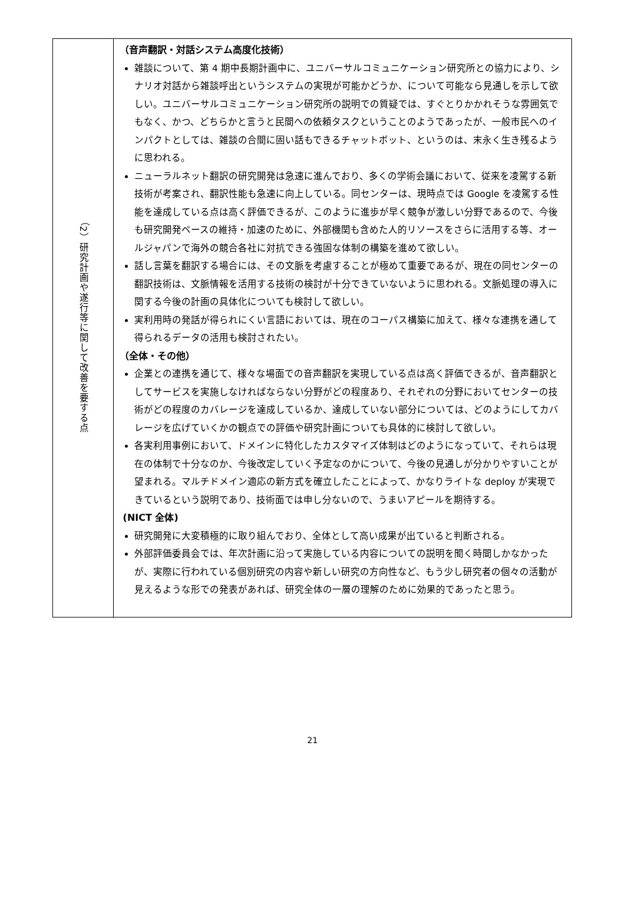| （2）研究計画や遂行等に関して改善を要する点 | （音声翻訳・対話システム高度化技術） 雑談について、第 4 期中長期計画中に、ユニバーサルコミュニケーション研究所との協力により、シナリオ対話から雑談呼出というシステムの実現が可能かどうか、について可能なら見通しを示して欲しい。ユニバーサルコミュニケーション研究所の説明での質疑では、すぐとりかかれそうな雰囲気でもなく、かつ、どちらかと言うと民間への依頼タスクということのようであったが、一般市民へのインパクトとしては、雑談の合間に固い話もできるチャットボット、というのは、末永く生き残るように思われる。 ニューラルネット翻訳の研究開発は急速に進んでおり、多くの学術会議において、従来を凌駕する新技術が考案され、翻訳性能も急速に向上している。同センターは、現時点では Google を凌駕する性能を達成している点は高く評価できるが、このように進歩が早く競争が激しい分野であるので、今後も研究開発ペースの維持・加速のために、外部機関も含めた人的リソースをさらに活用する等、オールジャパンで海外の競合各社に対抗できる強固な体制の構築を進めて欲しい。 話し言葉を翻訳する場合には、その文脈を考慮することが極めて重要であるが、現在の同センターの翻訳技術は、文脈情報を活用する技術の検討が十分できていないように思われる。文脈処理の導入に関する今後の計画の具体化についても検討して欲しい。 実利用時の発話が得られにくい言語においては、現在のコーパス構築に加えて、様々な連携を通して得られるデータの活用も検討されたい。 （全体・その他） 企業との連携を通じて、様々な場面での音声翻訳を実現している点は高く評価できるが、音声翻訳としてサービスを実施しなければならない分野がどの程度あり、それぞれの分野においてセンターの技術がどの程度のカバレージを達成しているか、達成していない部分については、どのようにしてカバレージを広げていくかの観点での評価や研究計画についても具体的に検討して欲しい。 各実利用事例において、ドメインに特化したカスタマイズ体制はどのようになっていて、それらは現在の体制で十分なのか、今後改定していく予定なのかについて、今後の見通しが分かりやすいことが望まれる。マルチドメイン適応の新方式を確立したことによって、かなりライトな deploy が実現できているという説明であり、技術面では申し分ないので、うまいアピールを期待する。 (NICT 全体) 研究開発に大変積極的に取り組んでおり、全体として高い成果が出ていると判断される。 外部評価委員会では、年次計画に沿って実施している内容についての説明を聞く時間しかなかったが、実際に行われている個別研究の内容や新しい研究の方向性など、もう少し研究者の個々の活動が見えるような形での発表があれば、研究全体の一層の理解のために効果的であったと思う。 |
21